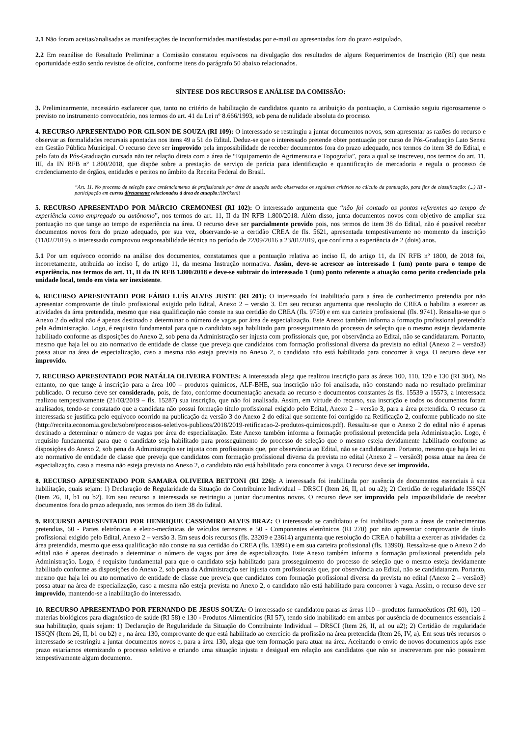2.1 Não foram aceitas/analisadas as manifestações de inconformidades manifestadas por e-mail ou apresentadas fora do prazo estipulado.
2.2 Em reanálise do Resultado Preliminar a Comissão constatou equívocos na divulgação dos resultados de alguns Requerimentos de Inscrição (RI) que nesta oportunidade estão sendo revistos de ofícios, conforme itens do parágrafo 50 abaixo relacionados.
SÍNTESE DOS RECURSOS E ANÁLISE DA COMISSÃO:
3. Preliminarmente, necessário esclarecer que, tanto no critério de habilitação de candidatos quanto na atribuição da pontuação, a Comissão seguiu rigorosamente o previsto no instrumento convocatório, nos termos do art. 41 da Lei nº 8.666/1993, sob pena de nulidade absoluta do processo.
4. RECURSO APRESENTADO POR GILSON DE SOUZA (RI 109): O interessado se restringiu a juntar documentos novos, sem apresentar as razões do recurso e observar as formalidades recursais apontadas nos itens 49 a 51 do Edital. Deduz-se que o interessado pretende obter pontuação por curso de Pós-Graduação Lato Sensu em Gestão Pública Municipal. O recurso deve ser improvido pela impossibilidade de receber documentos fora do prazo adequado, nos termos do item 38 do Edital, e pelo fato da Pós-Graduação cursada não ter relação direta com a área de “Equipamento de Agrimensura e Topografia”, para a qual se inscreveu, nos termos do art. 11, III, da IN RFB nº 1.800/2018, que dispõe sobre a prestação de serviço de perícia para identificação e quantificação de mercadoria e regula o processo de credenciamento de órgãos, entidades e peritos no âmbito da Receita Federal do Brasil.
“Art. 11. No processo de seleção para credenciamento de profissionais por área de atuação serão observados os seguintes critérios no cálculo da pontuação, para fins de classificação: (...) III - participação em cursos diretamente relacionados à área de atuação:!!br0ken!!
5. RECURSO APRESENTADO POR MÁRCIO CREMONESI (RI 102): O interessado argumenta que “não foi contado os pontos referentes ao tempo de experiência como empregado ou autônomo”, nos termos do art. 11, II da IN RFB 1.800/2018. Além disso, junta documentos novos com objetivo de ampliar sua pontuação no que tange ao tempo de experiência na área. O recurso deve ser parcialmente provido pois, nos termos do item 38 do Edital, não é possível receber documentos novos fora do prazo adequado, por sua vez, observando-se a certidão CREA de fls. 5621, apresentada tempestivamente no momento da inscrição (11/02/2019), o interessado comprovou responsabilidade técnica no período de 22/09/2016 a 23/01/2019, que confirma a experiência de 2 (dois) anos.
5.1 Por um equívoco ocorrido na análise dos documentos, constatamos que a pontuação relativa ao inciso II, do artigo 11, da IN RFB nº 1800, de 2018 foi, incorretamente, atribuída ao inciso I, do artigo 11, da mesma Instrução normativa. Assim, deve-se acrescer ao interessado 1 (um) ponto para o tempo de experiência, nos termos do art. 11, II da IN RFB 1.800/2018 e deve-se subtrair do interessado 1 (um) ponto referente a atuação como perito credenciado pela unidade local, tendo em vista ser inexistente.
6. RECURSO APRESENTADO POR FÁBIO LUÍS ALVES JUSTE (RI 201): O interessado foi inabilitado para a área de conhecimento pretendia por não apresentar comprovante de título profissional exigido pelo Edital, Anexo 2 – versão 3. Em seu recurso argumenta que resolução do CREA o habilita a exercer as atividades da área pretendida, mesmo que essa qualificação não conste na sua certidão do CREA (fls. 9750) e em sua carteira profissional (fls. 9741). Ressalta-se que o Anexo 2 do edital não é apenas destinado a determinar o número de vagas por área de especialização. Este Anexo também informa a formação profissional pretendida pela Administração. Logo, é requisito fundamental para que o candidato seja habilitado para prosseguimento do processo de seleção que o mesmo esteja devidamente habilitado conforme as disposições do Anexo 2, sob pena da Administração ser injusta com profissionais que, por observância ao Edital, não se candidataram. Portanto, mesmo que haja lei ou ato normativo de entidade de classe que preveja que candidatos com formação profissional diversa da prevista no edital (Anexo 2 – versão3) possa atuar na área de especialização, caso a mesma não esteja prevista no Anexo 2, o candidato não está habilitado para concorrer à vaga. O recurso deve ser improvido.
7. RECURSO APRESENTADO POR NATÁLIA OLIVEIRA FONTES: A interessada alega que realizou inscrição para as áreas 100, 110, 120 e 130 (RI 304). No entanto, no que tange à inscrição para a área 100 – produtos químicos, ALF-BHE, sua inscrição não foi analisada, não constando nada no resultado preliminar publicado. O recurso deve ser considerado, pois, de fato, conforme documentação anexada ao recurso e documentos constantes às fls. 15539 a 15573, a interessada realizou tempestivamente (21/03/2019 – fls. 15287) sua inscrição, que não foi analisada. Assim, em virtude do recurso, sua inscrição e todos os documentos foram analisados, tendo-se constatado que a candidata não possui formação título profissional exigido pelo Edital, Anexo 2 – versão 3, para a área pretendida. O recurso da interessada se justifica pelo equívoco ocorrido na publicação da versão 3 do Anexo 2 do edital que somente foi corrigido na Retificação 2, conforme publicado no site (http://receita.economia.gov.br/sobre/processos-seletivos-publicos/2018/2019-retificacao-2-produtos-quimicos.pdf). Ressalta-se que o Anexo 2 do edital não é apenas destinado a determinar o número de vagas por área de especialização. Este Anexo também informa a formação profissional pretendida pela Administração. Logo, é requisito fundamental para que o candidato seja habilitado para prosseguimento do processo de seleção que o mesmo esteja devidamente habilitado conforme as disposições do Anexo 2, sob pena da Administração ser injusta com profissionais que, por observância ao Edital, não se candidataram. Portanto, mesmo que haja lei ou ato normativo de entidade de classe que preveja que candidatos com formação profissional diversa da prevista no edital (Anexo 2 – versão3) possa atuar na área de especialização, caso a mesma não esteja prevista no Anexo 2, o candidato não está habilitado para concorrer à vaga. O recurso deve ser improvido.
8. RECURSO APRESENTADO POR SAMARA OLIVEIRA BETTONI (RI 226): A interessada foi inabilitada por ausência de documentos essenciais à sua habilitação, quais sejam: 1) Declaração de Regularidade da Situação do Contribuinte Individual – DRSCI (Item 26, II, a1 ou a2); 2) Certidão de regularidade ISSQN (Item 26, II, b1 ou b2). Em seu recurso a interessada se restringiu a juntar documentos novos. O recurso deve ser improvido pela impossibilidade de receber documentos fora do prazo adequado, nos termos do item 38 do Edital.
9. RECURSO APRESENTADO POR HENRIQUE CASSEMIRO ALVES BRAZ: O interessado se candidatou e foi inabilitado para a áreas de conhecimentos pretendias, 60 - Partes eletrônicas e eletro-mecânicas de veículos terrestres e 50 - Componentes eletrônicos (RI 270) por não apresentar comprovante de título profissional exigido pelo Edital, Anexo 2 – versão 3. Em seus dois recursos (fls. 23209 e 23614) argumenta que resolução do CREA o habilita a exercer as atividades da área pretendida, mesmo que essa qualificação não conste na sua certidão do CREA (fls. 13994) e em sua carteira profissional (fls. 13990). Ressalta-se que o Anexo 2 do edital não é apenas destinado a determinar o número de vagas por área de especialização. Este Anexo também informa a formação profissional pretendida pela Administração. Logo, é requisito fundamental para que o candidato seja habilitado para prosseguimento do processo de seleção que o mesmo esteja devidamente habilitado conforme as disposições do Anexo 2, sob pena da Administração ser injusta com profissionais que, por observância ao Edital, não se candidataram. Portanto, mesmo que haja lei ou ato normativo de entidade de classe que preveja que candidatos com formação profissional diversa da prevista no edital (Anexo 2 – versão3) possa atuar na área de especialização, caso a mesma não esteja prevista no Anexo 2, o candidato não está habilitado para concorrer à vaga. Assim, o recurso deve ser improvido, mantendo-se a inabilitação do interessado.
10. RECURSO APRESENTADO POR FERNANDO DE JESUS SOUZA: O interessado se candidatou paras as áreas 110 – produtos farmacêuticos (RI 60), 120 – materias biológicos para diagnóstico de saúde (RI 58) e 130 - Produtos Alimentícios (RI 57), tendo sido inabilitado em ambas por ausência de documentos essenciais à sua habilitação, quais sejam: 1) Declaração de Regularidade da Situação do Contribuinte Individual – DRSCI (Item 26, II, a1 ou a2); 2) Certidão de regularidade ISSQN (Item 26, II, b1 ou b2) e , na área 130, comprovante de que está habilitado ao exercício da profissão na área pretendida (Item 26, IV, a). Em seus três recursos o interessado se restringiu a juntar documentos novos e, para a área 130, alega que tem formação para atuar na área. Aceitando o envio de novos documentos após esse prazo estaríamos eternizando o processo seletivo e criando uma situação injusta e desigual em relação aos candidatos que não se inscreveram por não possuírem tempestivamente algum documento.